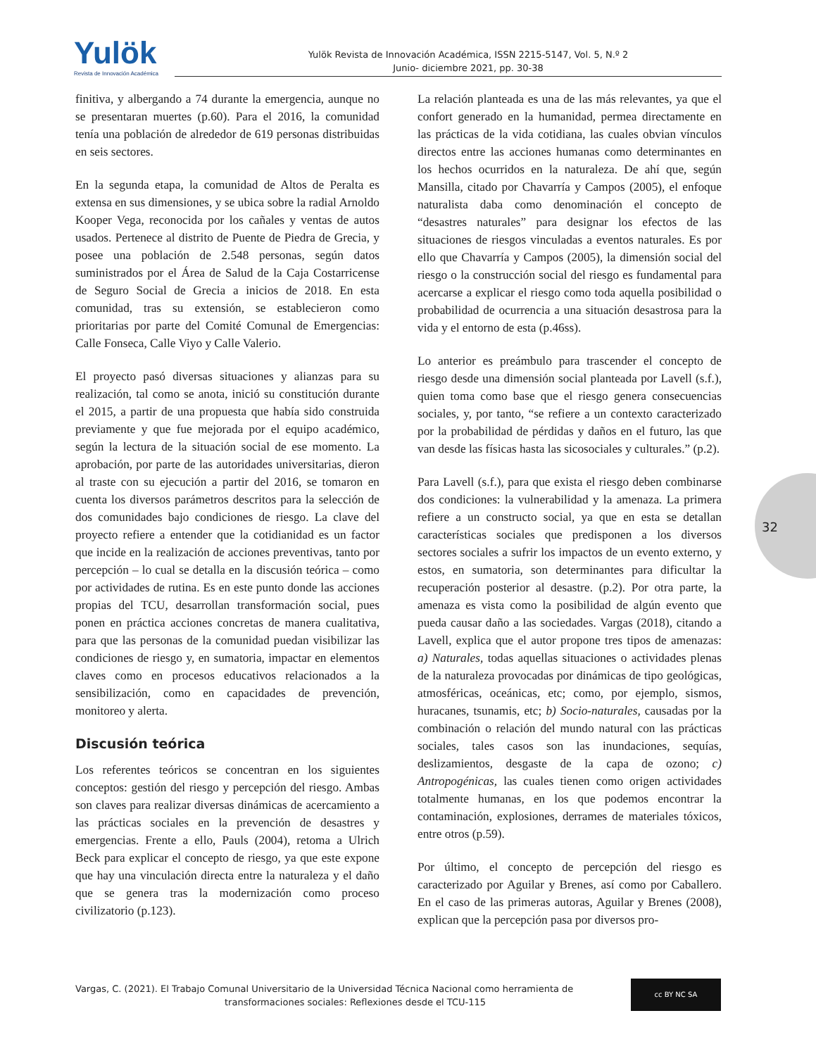Yulök
Revista de Innovación Académica
Yulök Revista de Innovación Académica, ISSN 2215-5147, Vol. 5, N.º 2
Junio- diciembre 2021, pp. 30-38
finitiva, y albergando a 74 durante la emergencia, aunque no se presentaran muertes (p.60). Para el 2016, la comunidad tenía una población de alrededor de 619 personas distribuidas en seis sectores.
En la segunda etapa, la comunidad de Altos de Peralta es extensa en sus dimensiones, y se ubica sobre la radial Arnoldo Kooper Vega, reconocida por los cañales y ventas de autos usados. Pertenece al distrito de Puente de Piedra de Grecia, y posee una población de 2.548 personas, según datos suministrados por el Área de Salud de la Caja Costarricense de Seguro Social de Grecia a inicios de 2018. En esta comunidad, tras su extensión, se establecieron como prioritarias por parte del Comité Comunal de Emergencias: Calle Fonseca, Calle Viyo y Calle Valerio.
El proyecto pasó diversas situaciones y alianzas para su realización, tal como se anota, inició su constitución durante el 2015, a partir de una propuesta que había sido construida previamente y que fue mejorada por el equipo académico, según la lectura de la situación social de ese momento. La aprobación, por parte de las autoridades universitarias, dieron al traste con su ejecución a partir del 2016, se tomaron en cuenta los diversos parámetros descritos para la selección de dos comunidades bajo condiciones de riesgo. La clave del proyecto refiere a entender que la cotidianidad es un factor que incide en la realización de acciones preventivas, tanto por percepción – lo cual se detalla en la discusión teórica – como por actividades de rutina. Es en este punto donde las acciones propias del TCU, desarrollan transformación social, pues ponen en práctica acciones concretas de manera cualitativa, para que las personas de la comunidad puedan visibilizar las condiciones de riesgo y, en sumatoria, impactar en elementos claves como en procesos educativos relacionados a la sensibilización, como en capacidades de prevención, monitoreo y alerta.
Discusión teórica
Los referentes teóricos se concentran en los siguientes conceptos: gestión del riesgo y percepción del riesgo. Ambas son claves para realizar diversas dinámicas de acercamiento a las prácticas sociales en la prevención de desastres y emergencias. Frente a ello, Pauls (2004), retoma a Ulrich Beck para explicar el concepto de riesgo, ya que este expone que hay una vinculación directa entre la naturaleza y el daño que se genera tras la modernización como proceso civilizatorio (p.123).
La relación planteada es una de las más relevantes, ya que el confort generado en la humanidad, permea directamente en las prácticas de la vida cotidiana, las cuales obvian vínculos directos entre las acciones humanas como determinantes en los hechos ocurridos en la naturaleza. De ahí que, según Mansilla, citado por Chavarría y Campos (2005), el enfoque naturalista daba como denominación el concepto de “desastres naturales” para designar los efectos de las situaciones de riesgos vinculadas a eventos naturales. Es por ello que Chavarría y Campos (2005), la dimensión social del riesgo o la construcción social del riesgo es fundamental para acercarse a explicar el riesgo como toda aquella posibilidad o probabilidad de ocurrencia a una situación desastrosa para la vida y el entorno de esta (p.46ss).
Lo anterior es preámbulo para trascender el concepto de riesgo desde una dimensión social planteada por Lavell (s.f.), quien toma como base que el riesgo genera consecuencias sociales, y, por tanto, “se refiere a un contexto caracterizado por la probabilidad de pérdidas y daños en el futuro, las que van desde las físicas hasta las sicosociales y culturales.” (p.2).
Para Lavell (s.f.), para que exista el riesgo deben combinarse dos condiciones: la vulnerabilidad y la amenaza. La primera refiere a un constructo social, ya que en esta se detallan características sociales que predisponen a los diversos sectores sociales a sufrir los impactos de un evento externo, y estos, en sumatoria, son determinantes para dificultar la recuperación posterior al desastre. (p.2). Por otra parte, la amenaza es vista como la posibilidad de algún evento que pueda causar daño a las sociedades. Vargas (2018), citando a Lavell, explica que el autor propone tres tipos de amenazas: a) Naturales, todas aquellas situaciones o actividades plenas de la naturaleza provocadas por dinámicas de tipo geológicas, atmosféricas, oceánicas, etc; como, por ejemplo, sismos, huracanes, tsunamis, etc; b) Socio-naturales, causadas por la combinación o relación del mundo natural con las prácticas sociales, tales casos son las inundaciones, sequías, deslizamientos, desgaste de la capa de ozono; c) Antropogénicas, las cuales tienen como origen actividades totalmente humanas, en los que podemos encontrar la contaminación, explosiones, derrames de materiales tóxicos, entre otros (p.59).
Por último, el concepto de percepción del riesgo es caracterizado por Aguilar y Brenes, así como por Caballero. En el caso de las primeras autoras, Aguilar y Brenes (2008), explican que la percepción pasa por diversos pro-
32
Vargas, C. (2021). El Trabajo Comunal Universitario de la Universidad Técnica Nacional como herramienta de
transformaciones sociales: Reflexiones desde el TCU-115
cc BY NC SA